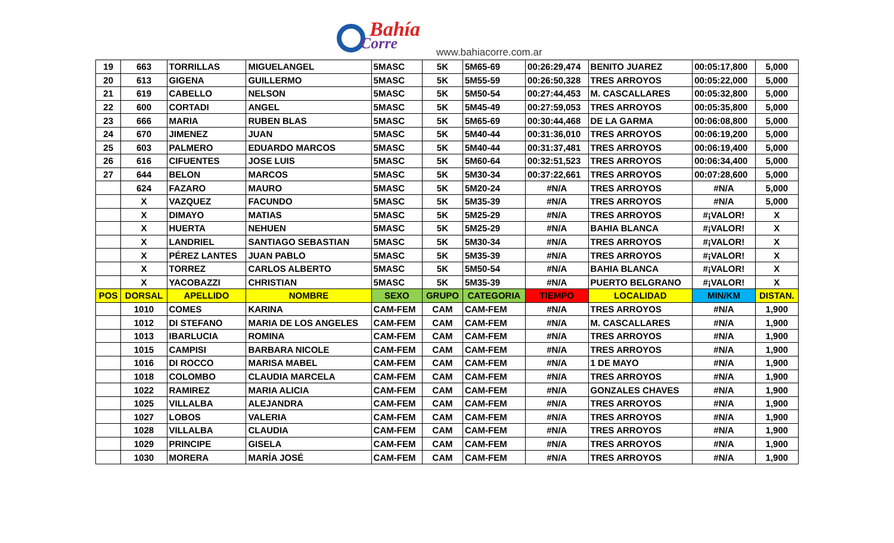Bahía
Corre www.bahiacorre.com.ar
| 19 | 663 | TORRILLAS | MIGUELANGEL | 5MASC | 5K | 5M65-69 | 00:26:29,474 | BENITO JUAREZ | 00:05:17,800 | 5,000 |
| 20 | 613 | GIGENA | GUILLERMO | 5MASC | 5K | 5M55-59 | 00:26:50,328 | TRES ARROYOS | 00:05:22,000 | 5,000 |
| 21 | 619 | CABELLO | NELSON | 5MASC | 5K | 5M50-54 | 00:27:44,453 | M. CASCALLARES | 00:05:32,800 | 5,000 |
| 22 | 600 | CORTADI | ANGEL | 5MASC | 5K | 5M45-49 | 00:27:59,053 | TRES ARROYOS | 00:05:35,800 | 5,000 |
| 23 | 666 | MARIA | RUBEN BLAS | 5MASC | 5K | 5M65-69 | 00:30:44,468 | DE LA GARMA | 00:06:08,800 | 5,000 |
| 24 | 670 | JIMENEZ | JUAN | 5MASC | 5K | 5M40-44 | 00:31:36,010 | TRES ARROYOS | 00:06:19,200 | 5,000 |
| 25 | 603 | PALMERO | EDUARDO MARCOS | 5MASC | 5K | 5M40-44 | 00:31:37,481 | TRES ARROYOS | 00:06:19,400 | 5,000 |
| 26 | 616 | CIFUENTES | JOSE LUIS | 5MASC | 5K | 5M60-64 | 00:32:51,523 | TRES ARROYOS | 00:06:34,400 | 5,000 |
| 27 | 644 | BELON | MARCOS | 5MASC | 5K | 5M30-34 | 00:37:22,661 | TRES ARROYOS | 00:07:28,600 | 5,000 |
| | 624 | FAZARO | MAURO | 5MASC | 5K | 5M20-24 | #N/A | TRES ARROYOS | #N/A | 5,000 |
| | X | VAZQUEZ | FACUNDO | 5MASC | 5K | 5M35-39 | #N/A | TRES ARROYOS | #N/A | 5,000 |
| | X | DIMAYO | MATIAS | 5MASC | 5K | 5M25-29 | #N/A | TRES ARROYOS | #¡VALOR! | X |
| | X | HUERTA | NEHUEN | 5MASC | 5K | 5M25-29 | #N/A | BAHIA BLANCA | #¡VALOR! | X |
| | X | LANDRIEL | SANTIAGO SEBASTIAN | 5MASC | 5K | 5M30-34 | #N/A | TRES ARROYOS | #¡VALOR! | X |
| | X | PÉREZ LANTES | JUAN PABLO | 5MASC | 5K | 5M35-39 | #N/A | TRES ARROYOS | #¡VALOR! | X |
| | X | TORREZ | CARLOS ALBERTO | 5MASC | 5K | 5M50-54 | #N/A | BAHIA BLANCA | #¡VALOR! | X |
| | X | YACOBAZZI | CHRISTIAN | 5MASC | 5K | 5M35-39 | #N/A | PUERTO BELGRANO | #¡VALOR! | X |
| POS | DORSAL | APELLIDO | NOMBRE | SEXO | GRUPO | CATEGORIA | TIEMPO | LOCALIDAD | MIN/KM | DISTAN. |
| | 1010 | COMES | KARINA | CAM-FEM | CAM | CAM-FEM | #N/A | TRES ARROYOS | #N/A | 1,900 |
| | 1012 | DI STEFANO | MARIA DE LOS ANGELES | CAM-FEM | CAM | CAM-FEM | #N/A | M. CASCALLARES | #N/A | 1,900 |
| | 1013 | IBARLUCIA | ROMINA | CAM-FEM | CAM | CAM-FEM | #N/A | TRES ARROYOS | #N/A | 1,900 |
| | 1015 | CAMPISI | BARBARA NICOLE | CAM-FEM | CAM | CAM-FEM | #N/A | TRES ARROYOS | #N/A | 1,900 |
| | 1016 | DI ROCCO | MARISA MABEL | CAM-FEM | CAM | CAM-FEM | #N/A | 1 DE MAYO | #N/A | 1,900 |
| | 1018 | COLOMBO | CLAUDIA MARCELA | CAM-FEM | CAM | CAM-FEM | #N/A | TRES ARROYOS | #N/A | 1,900 |
| | 1022 | RAMIREZ | MARIA ALICIA | CAM-FEM | CAM | CAM-FEM | #N/A | GONZALES CHAVES | #N/A | 1,900 |
| | 1025 | VILLALBA | ALEJANDRA | CAM-FEM | CAM | CAM-FEM | #N/A | TRES ARROYOS | #N/A | 1,900 |
| | 1027 | LOBOS | VALERIA | CAM-FEM | CAM | CAM-FEM | #N/A | TRES ARROYOS | #N/A | 1,900 |
| | 1028 | VILLALBA | CLAUDIA | CAM-FEM | CAM | CAM-FEM | #N/A | TRES ARROYOS | #N/A | 1,900 |
| | 1029 | PRINCIPE | GISELA | CAM-FEM | CAM | CAM-FEM | #N/A | TRES ARROYOS | #N/A | 1,900 |
| | 1030 | MORERA | MARÍA JOSÉ | CAM-FEM | CAM | CAM-FEM | #N/A | TRES ARROYOS | #N/A | 1,900 |